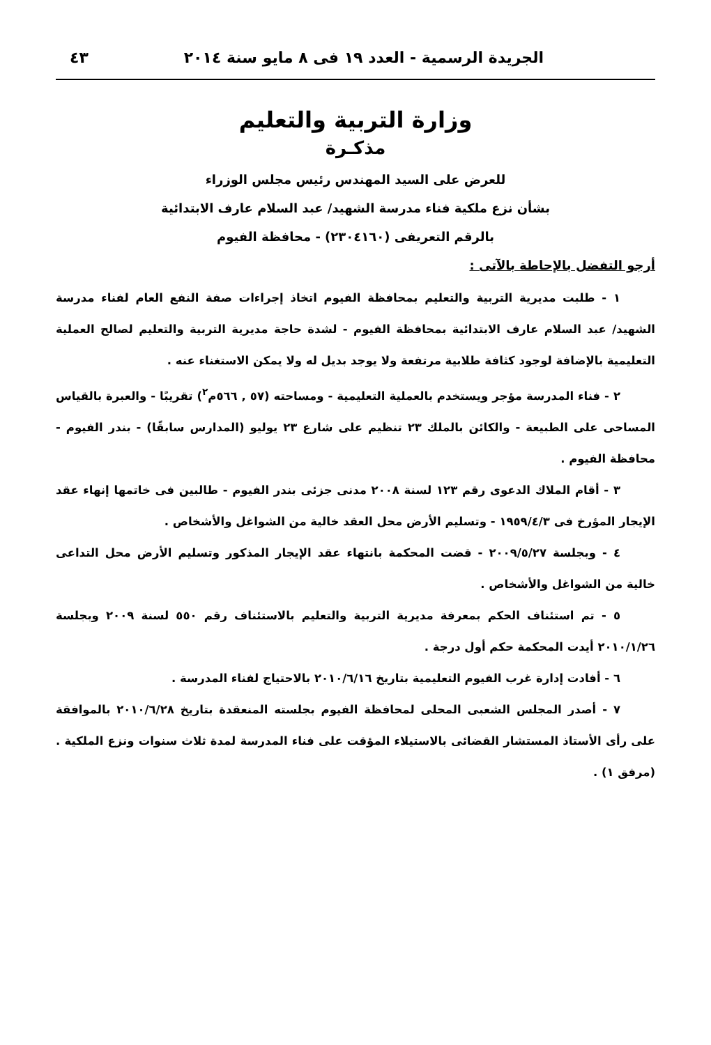الجريدة الرسمية - العدد ١٩ فى ٨ مايو سنة ٢٠١٤ ٤٣
وزارة التربية والتعليم
مذكـرة
للعرض على السيد المهندس رئيس مجلس الوزراء
بشأن نزع ملكية فناء مدرسة الشهيد/ عبد السلام عارف الابتدائية
بالرقم التعريفى (٢٣٠٤١٦٠) - محافظة الفيوم
أرجو التفضل بالإحاطة بالآتى :
١ - طلبت مديرية التربية والتعليم بمحافظة الفيوم اتخاذ إجراءات صفة النفع العام لفناء مدرسة الشهيد/ عبد السلام عارف الابتدائية بمحافظة الفيوم - لشدة حاجة مديرية التربية والتعليم لصالح العملية التعليمية بالإضافة لوجود كثافة طلابية مرتفعة ولا يوجد بديل له ولا يمكن الاستغناء عنه .
٢ - فناء المدرسة مؤجر ويستخدم بالعملية التعليمية - ومساحته (٥٧ , ٥٦٦م<sup>٢</sup>) تقريبًا - والعبرة بالقياس المساحى على الطبيعة - والكائن بالملك ٢٣ تنظيم على شارع ٢٣ يوليو (المدارس سابقًا) - بندر الفيوم - محافظة الفيوم .
٣ - أقام الملاك الدعوى رقم ١٢٣ لسنة ٢٠٠٨ مدنى جزئى بندر الفيوم - طالبين فى خاتمها إنهاء عقد الإيجار المؤرخ فى ١٩٥٩/٤/٣ - وتسليم الأرض محل العقد خالية من الشواغل والأشخاص .
٤ - وبجلسة ٢٠٠٩/٥/٢٧ - قضت المحكمة بانتهاء عقد الإيجار المذكور وتسليم الأرض محل التداعى خالية من الشواغل والأشخاص .
٥ - تم استئناف الحكم بمعرفة مديرية التربية والتعليم بالاستئناف رقم ٥٥٠ لسنة ٢٠٠٩ وبجلسة ٢٠١٠/١/٢٦ أيدت المحكمة حكم أول درجة .
٦ - أفادت إدارة غرب الفيوم التعليمية بتاريخ ٢٠١٠/٦/١٦ بالاحتياج لفناء المدرسة .
٧ - أصدر المجلس الشعبى المحلى لمحافظة الفيوم بجلسته المنعقدة بتاريخ ٢٠١٠/٦/٢٨ بالموافقة على رأى الأستاذ المستشار القضائى بالاستيلاء المؤقت على فناء المدرسة لمدة ثلاث سنوات ونزع الملكية . (مرفق ١) .